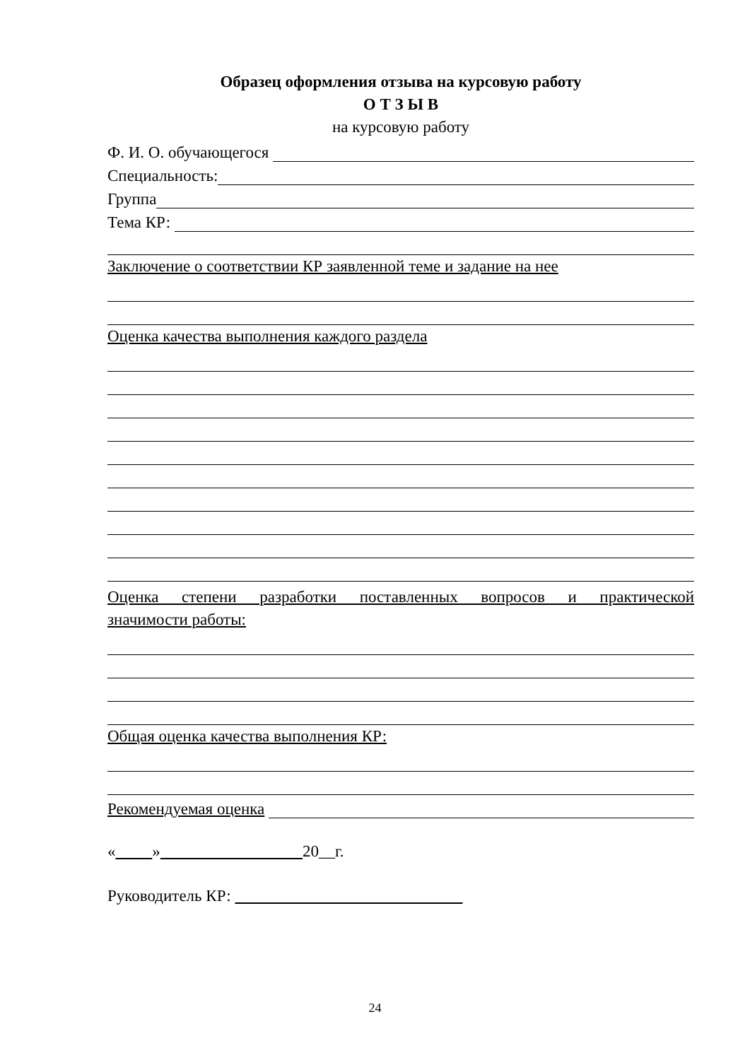Образец оформления отзыва на курсовую работу
О Т З Ы В
на курсовую работу
Ф. И. О. обучающегося
Специальность:
Группа
Тема КР:
Заключение о соответствии КР заявленной теме и задание на нее
Оценка качества выполнения каждого раздела
Оценка степени разработки поставленных вопросов и практической
значимости работы:
Общая оценка качества выполнения КР:
Рекомендуемая оценка
« » 20__г.
Руководитель КР:
24